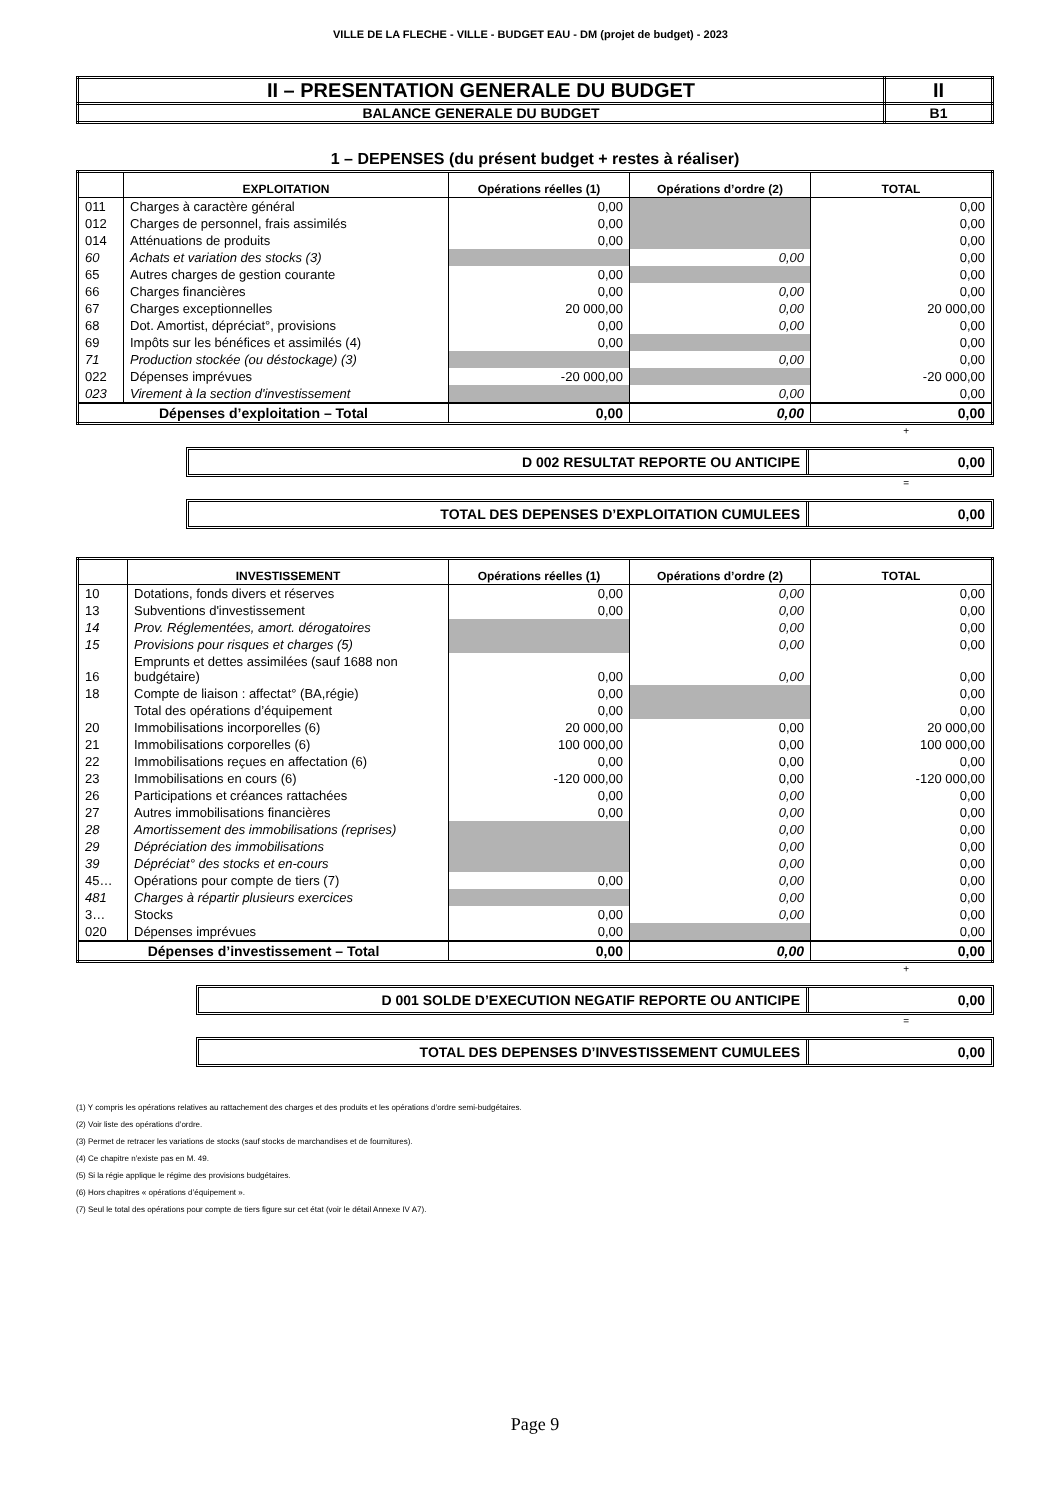VILLE DE LA FLECHE - VILLE - BUDGET EAU - DM (projet de budget) - 2023
| II – PRESENTATION GENERALE DU BUDGET | II |
| BALANCE GENERALE DU BUDGET | B1 |
1 – DEPENSES (du présent budget + restes à réaliser)
| | EXPLOITATION | Opérations réelles (1) | Opérations d’ordre (2) | TOTAL |
| --- | --- | --- | --- | --- |
| 011 | Charges à caractère général | 0,00 | | 0,00 |
| 012 | Charges de personnel, frais assimilés | 0,00 | | 0,00 |
| 014 | Atténuations de produits | 0,00 | | 0,00 |
| 60 | Achats et variation des stocks (3) | | 0,00 | 0,00 |
| 65 | Autres charges de gestion courante | 0,00 | | 0,00 |
| 66 | Charges financières | 0,00 | 0,00 | 0,00 |
| 67 | Charges exceptionnelles | 20 000,00 | 0,00 | 20 000,00 |
| 68 | Dot. Amortist, dépréciat°, provisions | 0,00 | 0,00 | 0,00 |
| 69 | Impôts sur les bénéfices et assimilés (4) | 0,00 | | 0,00 |
| 71 | Production stockée (ou déstockage) (3) | | 0,00 | 0,00 |
| 022 | Dépenses imprévues | -20 000,00 | | -20 000,00 |
| 023 | Virement à la section d'investissement | | 0,00 | 0,00 |
| Dépenses d’exploitation – Total | | 0,00 | 0,00 | 0,00 |
+
D 002 RESULTAT REPORTE OU ANTICIPE
0,00
=
TOTAL DES DEPENSES D’EXPLOITATION CUMULEES
0,00
| | INVESTISSEMENT | Opérations réelles (1) | Opérations d’ordre (2) | TOTAL |
| --- | --- | --- | --- | --- |
| 10 | Dotations, fonds divers et réserves | 0,00 | 0,00 | 0,00 |
| 13 | Subventions d'investissement | 0,00 | 0,00 | 0,00 |
| 14 | Prov. Réglementées, amort. dérogatoires | | 0,00 | 0,00 |
| 15 | Provisions pour risques et charges (5) | | 0,00 | 0,00 |
| 16 | Emprunts et dettes assimilées (sauf 1688 non budgétaire) | 0,00 | 0,00 | 0,00 |
| 18 | Compte de liaison : affectat° (BA,régie) | 0,00 | | 0,00 |
| | Total des opérations d’équipement | 0,00 | | 0,00 |
| 20 | Immobilisations incorporelles (6) | 20 000,00 | 0,00 | 20 000,00 |
| 21 | Immobilisations corporelles (6) | 100 000,00 | 0,00 | 100 000,00 |
| 22 | Immobilisations reçues en affectation (6) | 0,00 | 0,00 | 0,00 |
| 23 | Immobilisations en cours (6) | -120 000,00 | 0,00 | -120 000,00 |
| 26 | Participations et créances rattachées | 0,00 | 0,00 | 0,00 |
| 27 | Autres immobilisations financières | 0,00 | 0,00 | 0,00 |
| 28 | Amortissement des immobilisations (reprises) | | 0,00 | 0,00 |
| 29 | Dépréciation des immobilisations | | 0,00 | 0,00 |
| 39 | Dépréciat° des stocks et en-cours | | 0,00 | 0,00 |
| 45… | Opérations pour compte de tiers (7) | 0,00 | 0,00 | 0,00 |
| 481 | Charges à répartir plusieurs exercices | | 0,00 | 0,00 |
| 3… | Stocks | 0,00 | 0,00 | 0,00 |
| 020 | Dépenses imprévues | 0,00 | | 0,00 |
| Dépenses d’investissement – Total | | 0,00 | 0,00 | 0,00 |
+
D 001 SOLDE D’EXECUTION NEGATIF REPORTE OU ANTICIPE
0,00
=
TOTAL DES DEPENSES D’INVESTISSEMENT CUMULEES
0,00
(1) Y compris les opérations relatives au rattachement des charges et des produits et les opérations d’ordre semi-budgétaires.
(2) Voir liste des opérations d’ordre.
(3) Permet de retracer les variations de stocks (sauf stocks de marchandises et de fournitures).
(4) Ce chapitre n’existe pas en M. 49.
(5) Si la régie applique le régime des provisions budgétaires.
(6) Hors chapitres « opérations d’équipement ».
(7) Seul le total des opérations pour compte de tiers figure sur cet état (voir le détail Annexe IV A7).
Page 9